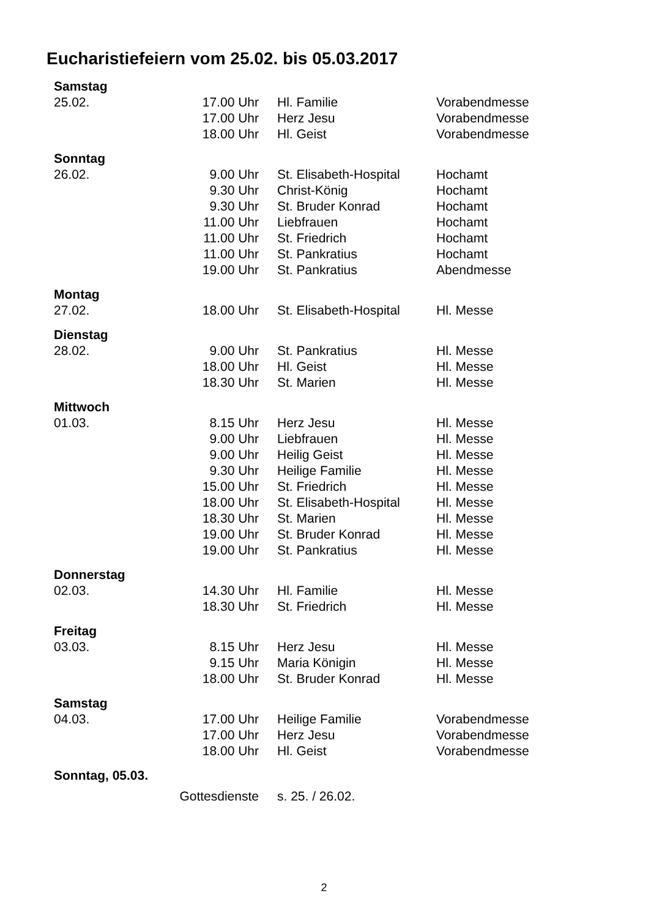Eucharistiefeiern vom 25.02. bis 05.03.2017
| Samstag | | | |
| 25.02. | 17.00 Uhr | Hl. Familie | Vorabendmesse |
| | 17.00 Uhr | Herz Jesu | Vorabendmesse |
| | 18.00 Uhr | Hl. Geist | Vorabendmesse |
| Sonntag | | | |
| 26.02. | 9.00 Uhr | St. Elisabeth-Hospital | Hochamt |
| | 9.30 Uhr | Christ-König | Hochamt |
| | 9.30 Uhr | St. Bruder Konrad | Hochamt |
| | 11.00 Uhr | Liebfrauen | Hochamt |
| | 11.00 Uhr | St. Friedrich | Hochamt |
| | 11.00 Uhr | St. Pankratius | Hochamt |
| | 19.00 Uhr | St. Pankratius | Abendmesse |
| Montag | | | |
| 27.02. | 18.00 Uhr | St. Elisabeth-Hospital | Hl. Messe |
| Dienstag | | | |
| 28.02. | 9.00 Uhr | St. Pankratius | Hl. Messe |
| | 18.00 Uhr | Hl. Geist | Hl. Messe |
| | 18.30 Uhr | St. Marien | Hl. Messe |
| Mittwoch | | | |
| 01.03. | 8.15 Uhr | Herz Jesu | Hl. Messe |
| | 9.00 Uhr | Liebfrauen | Hl. Messe |
| | 9.00 Uhr | Heilig Geist | Hl. Messe |
| | 9.30 Uhr | Heilige Familie | Hl. Messe |
| | 15.00 Uhr | St. Friedrich | Hl. Messe |
| | 18.00 Uhr | St. Elisabeth-Hospital | Hl. Messe |
| | 18.30 Uhr | St. Marien | Hl. Messe |
| | 19.00 Uhr | St. Bruder Konrad | Hl. Messe |
| | 19.00 Uhr | St. Pankratius | Hl. Messe |
| Donnerstag | | | |
| 02.03. | 14.30 Uhr | Hl. Familie | Hl. Messe |
| | 18.30 Uhr | St. Friedrich | Hl. Messe |
| Freitag | | | |
| 03.03. | 8.15 Uhr | Herz Jesu | Hl. Messe |
| | 9.15 Uhr | Maria Königin | Hl. Messe |
| | 18.00 Uhr | St. Bruder Konrad | Hl. Messe |
| Samstag | | | |
| 04.03. | 17.00 Uhr | Heilige Familie | Vorabendmesse |
| | 17.00 Uhr | Herz Jesu | Vorabendmesse |
| | 18.00 Uhr | Hl. Geist | Vorabendmesse |
| Sonntag, 05.03. | | | |
| | Gottesdienste | s. 25. / 26.02. | |
2